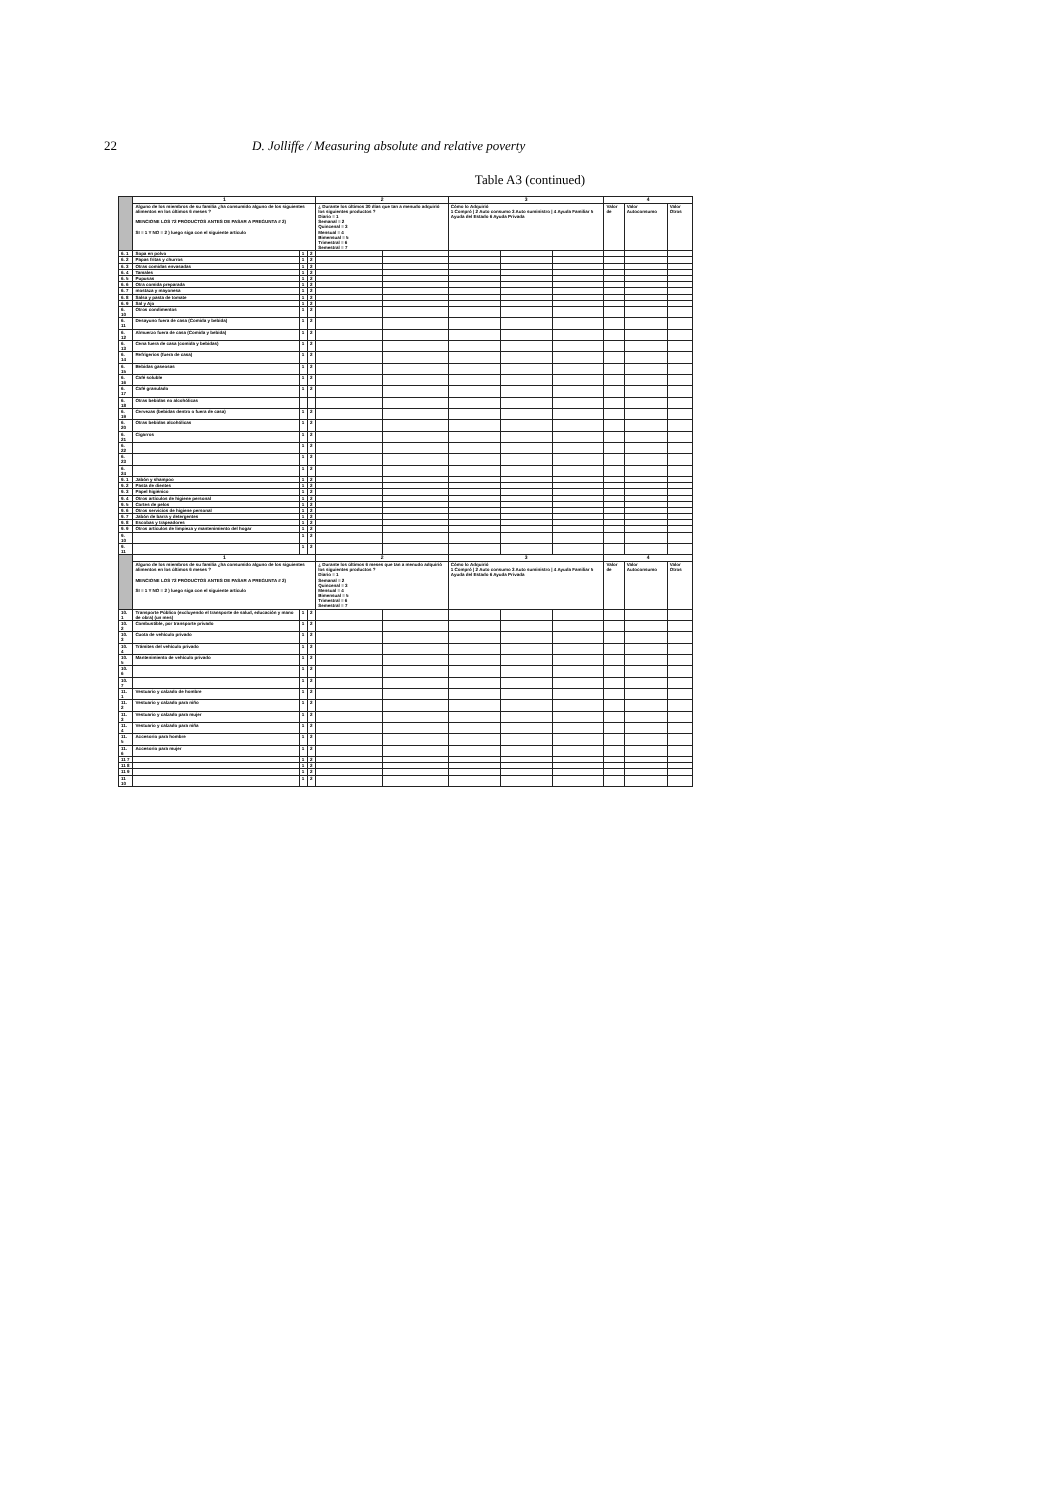22 D. Jolliffe / Measuring absolute and relative poverty
Table A3 (continued)
| | 1 | | | 2 | | 3 | | | 4 | | |
| --- | --- | --- | --- | --- | --- | --- | --- | --- | --- | --- | --- |
| | Alguno de los miembros de su familia ¿ha consumido alguno de los siguientes alimentos en los últimos 6 meses ? MENCIONE LOS 72 PRODUCTOS ANTES DE PASAR A PREGUNTA # 2) SI = 1 Y NO = 2 ) luego siga con el siguiente artículo | | | ¿ Durante los últimos 30 días que tan a menudo adquirió los siguientes productos ? Diario = 1 Semanal = 2 Quincenal = 3 Mensual = 4 Bimensual = 5 Trimestral = 6 Semestral = 7 | | Cómo lo Adquirió 1 Compró / 2 Auto consumo 3 Auto suministro / 4 Ayuda Familiar 5 Ayuda del Estado 6 Ayuda Privada | | | Valor de | Valor Autoconsumo | Valor Otros |
| 6. 1 | Sopa en polvo | 1 | 2 | | | | | | | | |
| 6. 2 | Papas fritas y churros | 1 | 2 | | | | | | | | |
| 6. 3 | Otras comidas envasadas | 1 | 2 | | | | | | | | |
| 6. 4 | Tamales | 1 | 2 | | | | | | | | |
| 6. 5 | Pupusas | 1 | 2 | | | | | | | | |
| 6. 6 | Otra comida preparada | 1 | 2 | | | | | | | | |
| 6. 7 | mostaza y mayonesa | 1 | 2 | | | | | | | | |
| 6. 8 | Salsa y pasta de tomate | 1 | 2 | | | | | | | | |
| 6. 9 | Sal y Ajo | 1 | 2 | | | | | | | | |
| 6. 10 | Otros condimentos | 1 | 2 | | | | | | | | |
| 6. 11 | Desayuno fuera de casa (Comida y bebida) | 1 | 2 | | | | | | | | |
| 6. 12 | Almuerzo fuera de casa (Comida y bebida) | 1 | 2 | | | | | | | | |
| 6. 13 | Cena fuera de casa (comida y bebidas) | 1 | 2 | | | | | | | | |
| 6. 14 | Refrigerios (fuera de casa) | 1 | 2 | | | | | | | | |
| 6. 15 | Bebidas gaseosas | 1 | 2 | | | | | | | | |
| 6. 16 | Café soluble | 1 | 2 | | | | | | | | |
| 6. 17 | Café granulado | 1 | 2 | | | | | | | | |
| 6. 18 | Otras bebidas no alcohólicas | | | | | | | | | | |
| 6. 19 | Cervezas (bebidas dentro o fuera de casa) | 1 | 2 | | | | | | | | |
| 6. 20 | Otras bebidas alcohólicas | 1 | 2 | | | | | | | | |
| 6. 21 | Cigarros | 1 | 2 | | | | | | | | |
| 6. 22 | | 1 | 2 | | | | | | | | |
| 6. 23 | | 1 | 2 | | | | | | | | |
| 6. 24 | | 1 | 2 | | | | | | | | |
| 9. 1 | Jabón y shampoo | 1 | 2 | | | | | | | | |
| 9. 2 | Pasta de dientes | 1 | 2 | | | | | | | | |
| 9. 3 | Papel higiénico | 1 | 2 | | | | | | | | |
| 9. 4 | Otros artículos de higiene personal | 1 | 2 | | | | | | | | |
| 9. 5 | Cortes de pelos | 1 | 2 | | | | | | | | |
| 9. 6 | Otros servicios de higiene personal | 1 | 2 | | | | | | | | |
| 9. 7 | Jabón de barra y detergentes | 1 | 2 | | | | | | | | |
| 9. 8 | Escobas y trapeadores | 1 | 2 | | | | | | | | |
| 9. 9 | Otros artículos de limpieza y mantenimiento del hogar | 1 | 2 | | | | | | | | |
| 9. 10 | | 1 | 2 | | | | | | | | |
| 9. 11 | | 1 | 2 | | | | | | | | |
| | 1 | | | 2 | | 3 | | | 4 | | |
| | Alguno de los miembros de su familia ¿ha consumido alguno de los siguientes alimentos en los últimos 6 meses ? MENCIONE LOS 72 PRODUCTOS ANTES DE PASAR A PREGUNTA # 2) SI = 1 Y NO = 2 ) luego siga con el siguiente artículo | | | ¿ Durante los últimos 6 meses que tan a menudo adquirió los siguientes productos ? Diario = 1 Semanal = 2 Quincenal = 3 Mensual = 4 Bimensual = 5 Trimestral = 6 Semestral = 7 | | Cómo lo Adquirió 1 Compró / 2 Auto consumo 3 Auto suministro / 4 Ayuda Familiar 5 Ayuda del Estado 6 Ayuda Privada | | | Valor de | Valor Autoconsumo | Valor Otros |
| 10. 1 | Transporte Público (excluyendo el transporte de salud, educación y mano de obra) (un mes) | 1 | 2 | | | | | | | | |
| 10. 2 | Combustible, por transporte privado | 1 | 2 | | | | | | | | |
| 10. 3 | Cuota de vehículo privado | 1 | 2 | | | | | | | | |
| 10. 4 | Trámites del vehículo privado | 1 | 2 | | | | | | | | |
| 10. 5 | Mantenimiento de vehículo privado | 1 | 2 | | | | | | | | |
| 10. 6 | | 1 | 2 | | | | | | | | |
| 10. 7 | | 1 | 2 | | | | | | | | |
| 11. 1 | Vestuario y calzado de hombre | 1 | 2 | | | | | | | | |
| 11. 2 | Vestuario y calzado para niño | 1 | 2 | | | | | | | | |
| 11. 3 | Vestuario y calzado para mujer | 1 | 2 | | | | | | | | |
| 11. 4 | Vestuario y calzado para niña | 1 | 2 | | | | | | | | |
| 11. 5 | Accesorio para hombre | 1 | 2 | | | | | | | | |
| 11. 6 | Accesorio para mujer | 1 | 2 | | | | | | | | |
| 11 7 | | 1 | 2 | | | | | | | | |
| 11 8 | | 1 | 2 | | | | | | | | |
| 11 9 | | 1 | 2 | | | | | | | | |
| 11 10 | | 1 | 2 | | | | | | | | |